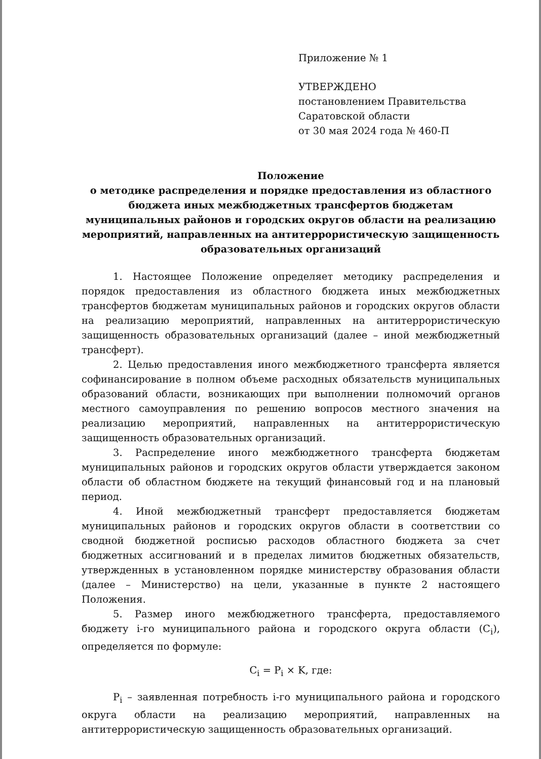Приложение № 1
УТВЕРЖДЕНО
постановлением Правительства
Саратовской области
от 30 мая 2024 года № 460-П
Положение
о методике распределения и порядке предоставления из областного бюджета иных межбюджетных трансфертов бюджетам муниципальных районов и городских округов области на реализацию мероприятий, направленных на антитеррористическую защищенность образовательных организаций
1. Настоящее Положение определяет методику распределения и порядок предоставления из областного бюджета иных межбюджетных трансфертов бюджетам муниципальных районов и городских округов области на реализацию мероприятий, направленных на антитеррористическую защищенность образовательных организаций (далее – иной межбюджетный трансферт).
2. Целью предоставления иного межбюджетного трансферта является софинансирование в полном объеме расходных обязательств муниципальных образований области, возникающих при выполнении полномочий органов местного самоуправления по решению вопросов местного значения на реализацию мероприятий, направленных на антитеррористическую защищенность образовательных организаций.
3. Распределение иного межбюджетного трансферта бюджетам муниципальных районов и городских округов области утверждается законом области об областном бюджете на текущий финансовый год и на плановый период.
4. Иной межбюджетный трансферт предоставляется бюджетам муниципальных районов и городских округов области в соответствии со сводной бюджетной росписью расходов областного бюджета за счет бюджетных ассигнований и в пределах лимитов бюджетных обязательств, утвержденных в установленном порядке министерству образования области (далее – Министерство) на цели, указанные в пункте 2 настоящего Положения.
5. Размер иного межбюджетного трансферта, предоставляемого бюджету i-го муниципального района и городского округа области (C<sub>i</sub>), определяется по формуле:
C<sub>i</sub> = P<sub>i</sub> × K, где:
P<sub>i</sub> – заявленная потребность i-го муниципального района и городского округа области на реализацию мероприятий, направленных на антитеррористическую защищенность образовательных организаций.